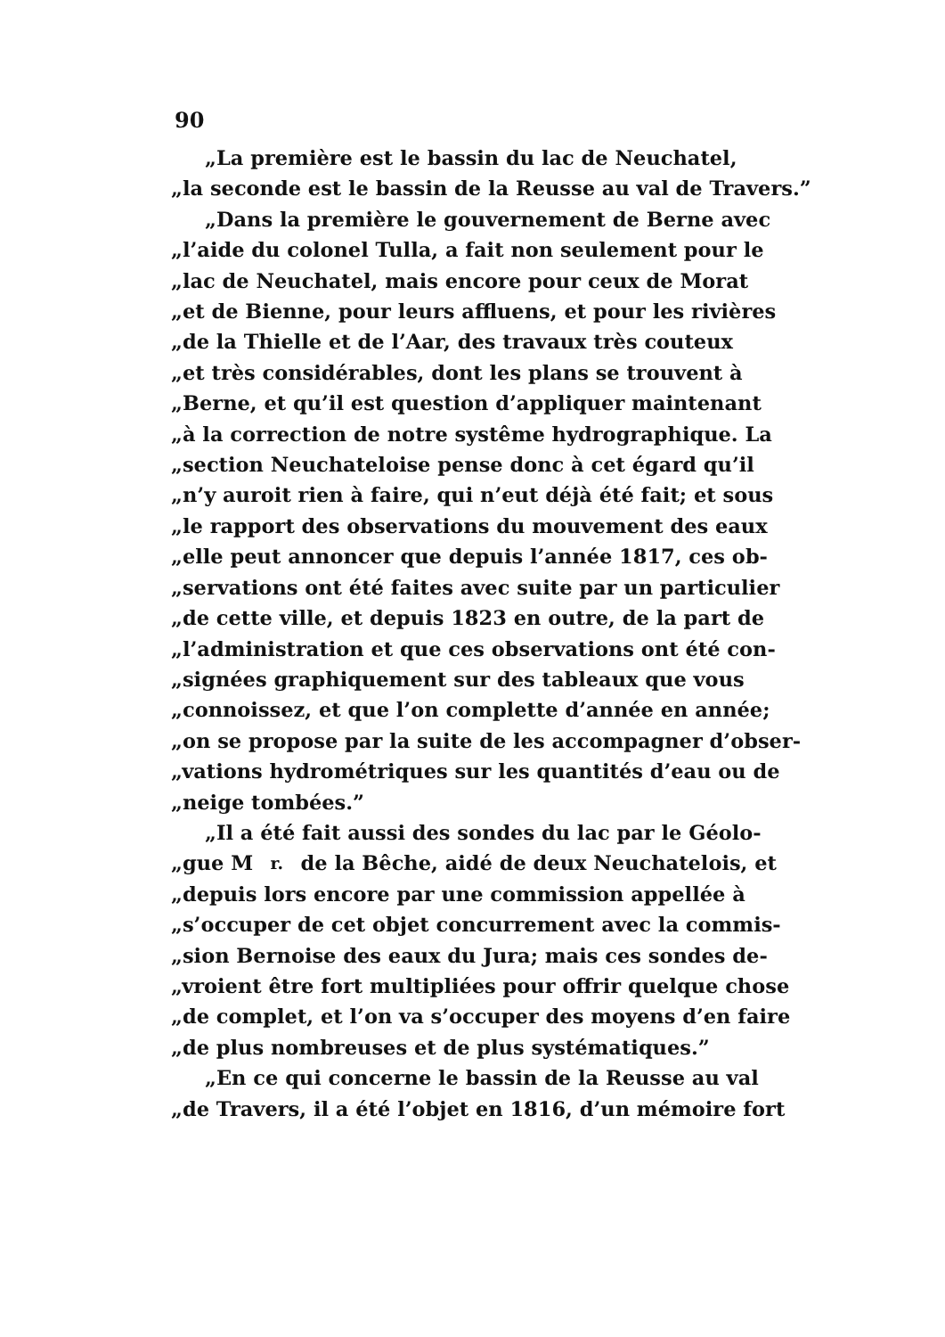90
„La première est le bassin du lac de Neuchatel,
„la seconde est le bassin de la Reusse au val de Travers.”
„Dans la première le gouvernement de Berne avec
„l’aide du colonel Tulla, a fait non seulement pour le
„lac de Neuchatel, mais encore pour ceux de Morat
„et de Bienne, pour leurs affluens, et pour les rivières
„de la Thielle et de l’Aar, des travaux très couteux
„et très considérables, dont les plans se trouvent à
„Berne, et qu’il est question d’appliquer maintenant
„à la correction de notre systême hydrographique. La
„section Neuchateloise pense donc à cet égard qu’il
„n’y auroit rien à faire, qui n’eut déjà été fait; et sous
„le rapport des observations du mouvement des eaux
„elle peut annoncer que depuis l’année 1817, ces ob-
„servations ont été faites avec suite par un particulier
„de cette ville, et depuis 1823 en outre, de la part de
„l’administration et que ces observations ont été con-
„signées graphiquement sur des tableaux que vous
„connoissez, et que l’on complette d’année en année;
„on se propose par la suite de les accompagner d’obser-
„vations hydrométriques sur les quantités d’eau ou de
„neige tombées.”
„Il a été fait aussi des sondes du lac par le Géolo-
„gue M<sup>r.</sup> de la Bêche, aidé de deux Neuchatelois, et
„depuis lors encore par une commission appellée à
„s’occuper de cet objet concurrement avec la commis-
„sion Bernoise des eaux du Jura; mais ces sondes de-
„vroient être fort multipliées pour offrir quelque chose
„de complet, et l’on va s’occuper des moyens d’en faire
„de plus nombreuses et de plus systématiques.”
„En ce qui concerne le bassin de la Reusse au val
„de Travers, il a été l’objet en 1816, d’un mémoire fort